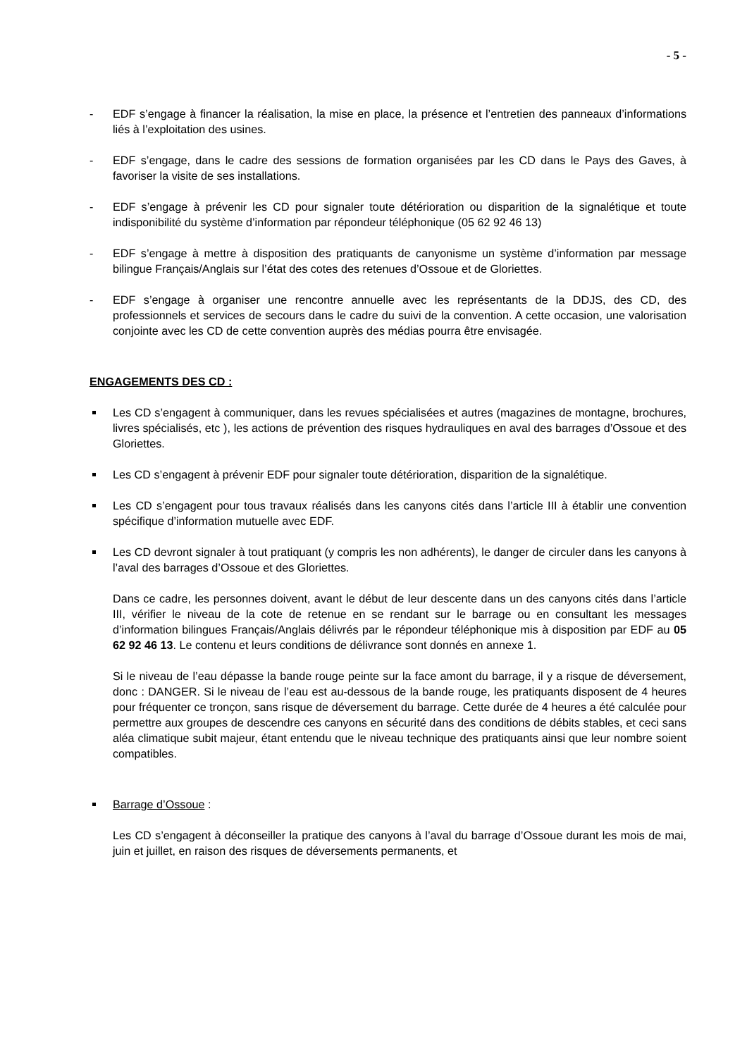- 5 -
- EDF s’engage à financer la réalisation, la mise en place, la présence et l’entretien des panneaux d’informations liés à l’exploitation des usines.
- EDF s’engage, dans le cadre des sessions de formation organisées par les CD dans le Pays des Gaves, à favoriser la visite de ses installations.
- EDF s’engage à prévenir les CD pour signaler toute détérioration ou disparition de la signalétique et toute indisponibilité du système d’information par répondeur téléphonique (05 62 92 46 13)
- EDF s’engage à mettre à disposition des pratiquants de canyonisme un système d’information par message bilingue Français/Anglais sur l’état des cotes des retenues d’Ossoue et de Gloriettes.
- EDF s’engage à organiser une rencontre annuelle avec les représentants de la DDJS, des CD, des professionnels et services de secours dans le cadre du suivi de la convention. A cette occasion, une valorisation conjointe avec les CD de cette convention auprès des médias pourra être envisagée.
ENGAGEMENTS DES CD :
Les CD s’engagent à communiquer, dans les revues spécialisées et autres (magazines de montagne, brochures, livres spécialisés, etc ), les actions de prévention des risques hydrauliques en aval des barrages d’Ossoue et des Gloriettes.
Les CD s’engagent à prévenir EDF pour signaler toute détérioration, disparition de la signalétique.
Les CD s’engagent pour tous travaux réalisés dans les canyons cités dans l’article III à établir une convention spécifique d’information mutuelle avec EDF.
Les CD devront signaler à tout pratiquant (y compris les non adhérents), le danger de circuler dans les canyons à l’aval des barrages d’Ossoue et des Gloriettes.
Dans ce cadre, les personnes doivent, avant le début de leur descente dans un des canyons cités dans l’article III, vérifier le niveau de la cote de retenue en se rendant sur le barrage ou en consultant les messages d’information bilingues Français/Anglais délivrés par le répondeur téléphonique mis à disposition par EDF au 05 62 92 46 13. Le contenu et leurs conditions de délivrance sont donnés en annexe 1.
Si le niveau de l’eau dépasse la bande rouge peinte sur la face amont du barrage, il y a risque de déversement, donc : DANGER. Si le niveau de l’eau est au-dessous de la bande rouge, les pratiquants disposent de 4 heures pour fréquenter ce tronçon, sans risque de déversement du barrage. Cette durée de 4 heures a été calculée pour permettre aux groupes de descendre ces canyons en sécurité dans des conditions de débits stables, et ceci sans aléa climatique subit majeur, étant entendu que le niveau technique des pratiquants ainsi que leur nombre soient compatibles.
Barrage d’Ossoue :
Les CD s’engagent à déconseiller la pratique des canyons à l’aval du barrage d’Ossoue durant les mois de mai, juin et juillet, en raison des risques de déversements permanents, et